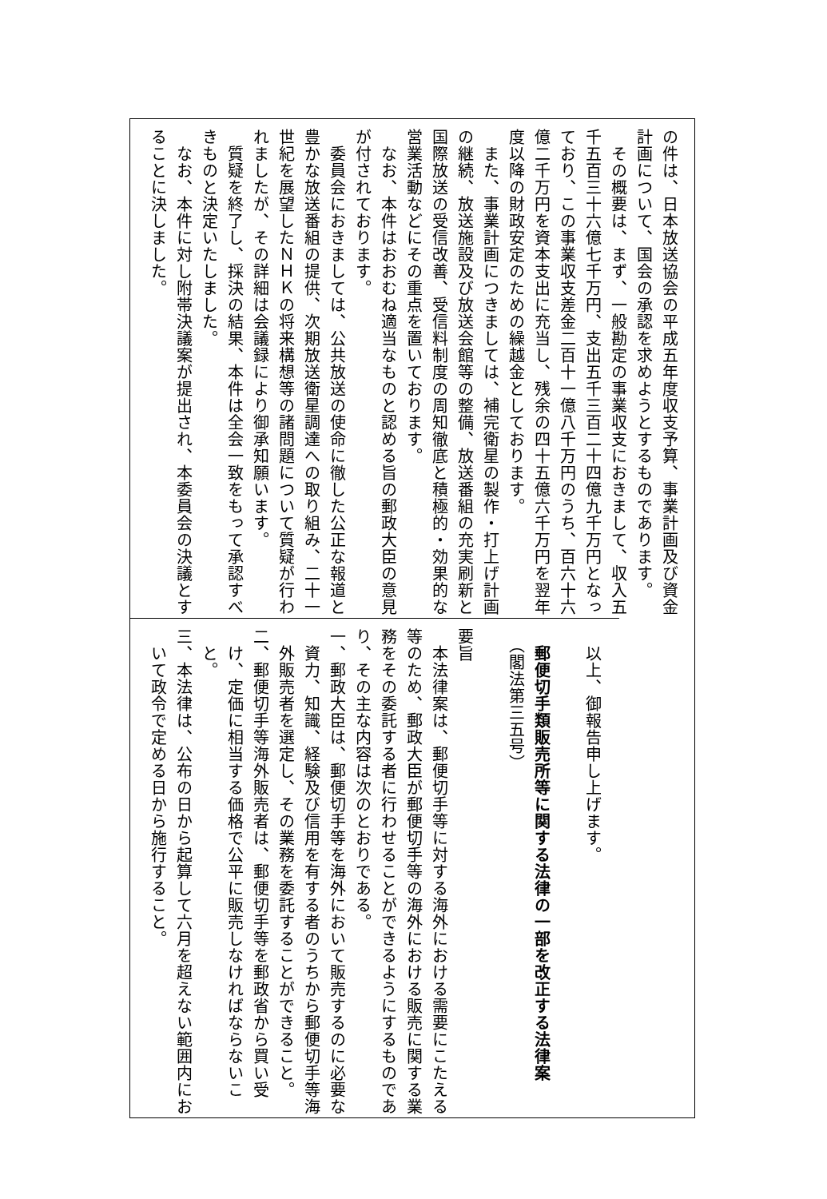の件は、日本放送協会の平成五年度収支予算、事業計画及び資金
計画について、国会の承認を求めようとするものであります。
　その概要は、まず、一般勘定の事業収支におきまして、収入五
千五百三十六億七千万円、支出五千三百二十四億九千万円となっ
ており、この事業収支差金二百十一億八千万円のうち、百六十六
億二千万円を資本支出に充当し、残余の四十五億六千万円を翌年
度以降の財政安定のための繰越金としております。
　また、事業計画につきましては、補完衛星の製作・打上げ計画
の継続、放送施設及び放送会館等の整備、放送番組の充実刷新と
国際放送の受信改善、受信料制度の周知徹底と積極的・効果的な
営業活動などにその重点を置いております。
　なお、本件はおおむね適当なものと認める旨の郵政大臣の意見
が付されております。
　委員会におきましては、公共放送の使命に徹した公正な報道と
豊かな放送番組の提供、次期放送衛星調達への取り組み、二十一
世紀を展望したＮＨＫの将来構想等の諸問題について質疑が行わ
れましたが、その詳細は会議録により御承知願います。
　質疑を終了し、採決の結果、本件は全会一致をもって承認すべ
きものと決定いたしました。
　なお、本件に対し附帯決議案が提出され、本委員会の決議とす
ることに決しました。
　以上、御報告申し上げます。
　郵便切手類販売所等に関する法律の一部を改正する法律案
　（閣法第三五号）
要旨
　本法律案は、郵便切手等に対する海外における需要にこたえる
等のため、郵政大臣が郵便切手等の海外における販売に関する業
務をその委託する者に行わせることができるようにするものであ
り、その主な内容は次のとおりである。
一、郵政大臣は、郵便切手等を海外において販売するのに必要な
　資力、知識、経験及び信用を有する者のうちから郵便切手等海
　外販売者を選定し、その業務を委託することができること。
二、郵便切手等海外販売者は、郵便切手等を郵政省から買い受
　け、定価に相当する価格で公平に販売しなければならないこ
　と。
三、本法律は、公布の日から起算して六月を超えない範囲内にお
　いて政令で定める日から施行すること。